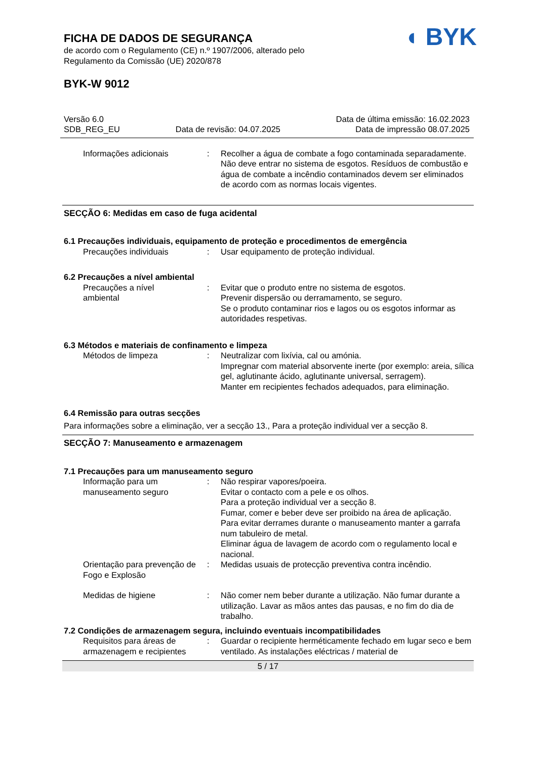FICHA DE DADOS DE SEGURANÇA
de acordo com o Regulamento (CE) n.º 1907/2006, alterado pelo
Regulamento da Comissão (UE) 2020/878
◖ BYK
BYK-W 9012
Versão 6.0
SDB_REG_EU
Data de revisão: 04.07.2025 Data de última emissão: 16.02.2023
Data de impressão 08.07.2025
Informações adicionais : Recolher a água de combate a fogo contaminada separadamente. Não deve entrar no sistema de esgotos. Resíduos de combustão e água de combate a incêndio contaminados devem ser eliminados de acordo com as normas locais vigentes.
SECÇÃO 6: Medidas em caso de fuga acidental
6.1 Precauções individuais, equipamento de proteção e procedimentos de emergência
Precauções individuais : Usar equipamento de proteção individual.
6.2 Precauções a nível ambiental
Precauções a nível
ambiental
: Evitar que o produto entre no sistema de esgotos.
Prevenir dispersão ou derramamento, se seguro.
Se o produto contaminar rios e lagos ou os esgotos informar as autoridades respetivas.
6.3 Métodos e materiais de confinamento e limpeza
Métodos de limpeza : Neutralizar com lixívia, cal ou amónia.
Impregnar com material absorvente inerte (por exemplo: areia, sílica gel, aglutinante ácido, aglutinante universal, serragem).
Manter em recipientes fechados adequados, para eliminação.
6.4 Remissão para outras secções
Para informações sobre a eliminação, ver a secção 13., Para a proteção individual ver a secção 8.
SECÇÃO 7: Manuseamento e armazenagem
7.1 Precauções para um manuseamento seguro
Informação para um manuseamento seguro
: Não respirar vapores/poeira.
Evitar o contacto com a pele e os olhos.
Para a proteção individual ver a secção 8.
Fumar, comer e beber deve ser proibido na área de aplicação.
Para evitar derrames durante o manuseamento manter a garrafa num tabuleiro de metal.
Eliminar água de lavagem de acordo com o regulamento local e nacional.
Orientação para prevenção de Fogo e Explosão
: Medidas usuais de protecção preventiva contra incêndio.
Medidas de higiene : Não comer nem beber durante a utilização. Não fumar durante a utilização. Lavar as mãos antes das pausas, e no fim do dia de trabalho.
7.2 Condições de armazenagem segura, incluindo eventuais incompatibilidades
Requisitos para áreas de armazenagem e recipientes
: Guardar o recipiente herméticamente fechado em lugar seco e bem ventilado. As instalações eléctricas / material de
5 / 17